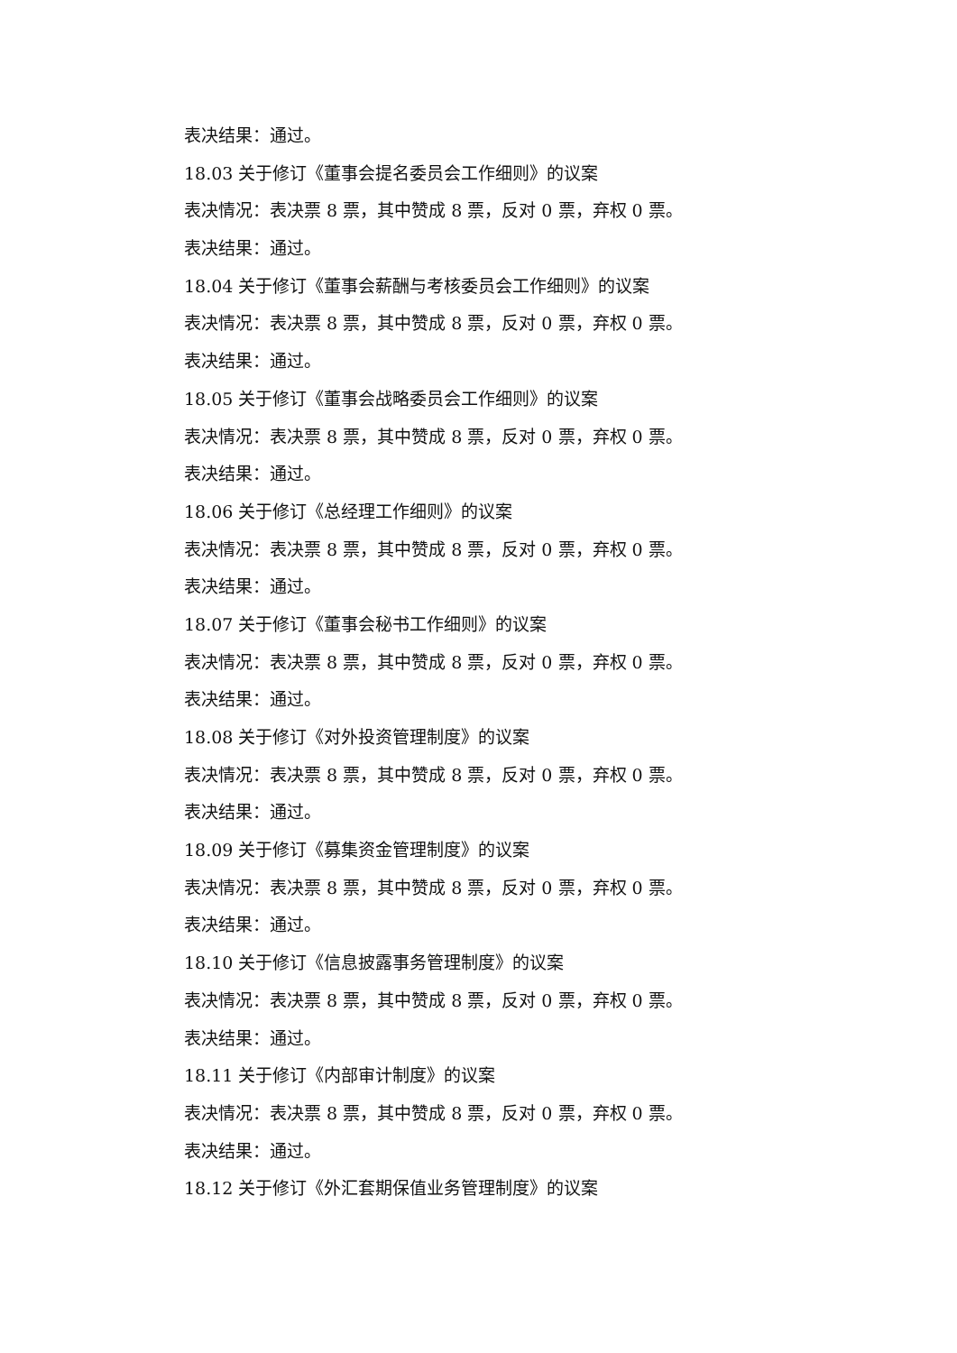表决结果：通过。
18.03 关于修订《董事会提名委员会工作细则》的议案
表决情况：表决票 8 票，其中赞成 8 票，反对 0 票，弃权 0 票。
表决结果：通过。
18.04 关于修订《董事会薪酬与考核委员会工作细则》的议案
表决情况：表决票 8 票，其中赞成 8 票，反对 0 票，弃权 0 票。
表决结果：通过。
18.05 关于修订《董事会战略委员会工作细则》的议案
表决情况：表决票 8 票，其中赞成 8 票，反对 0 票，弃权 0 票。
表决结果：通过。
18.06 关于修订《总经理工作细则》的议案
表决情况：表决票 8 票，其中赞成 8 票，反对 0 票，弃权 0 票。
表决结果：通过。
18.07 关于修订《董事会秘书工作细则》的议案
表决情况：表决票 8 票，其中赞成 8 票，反对 0 票，弃权 0 票。
表决结果：通过。
18.08 关于修订《对外投资管理制度》的议案
表决情况：表决票 8 票，其中赞成 8 票，反对 0 票，弃权 0 票。
表决结果：通过。
18.09 关于修订《募集资金管理制度》的议案
表决情况：表决票 8 票，其中赞成 8 票，反对 0 票，弃权 0 票。
表决结果：通过。
18.10 关于修订《信息披露事务管理制度》的议案
表决情况：表决票 8 票，其中赞成 8 票，反对 0 票，弃权 0 票。
表决结果：通过。
18.11 关于修订《内部审计制度》的议案
表决情况：表决票 8 票，其中赞成 8 票，反对 0 票，弃权 0 票。
表决结果：通过。
18.12 关于修订《外汇套期保值业务管理制度》的议案